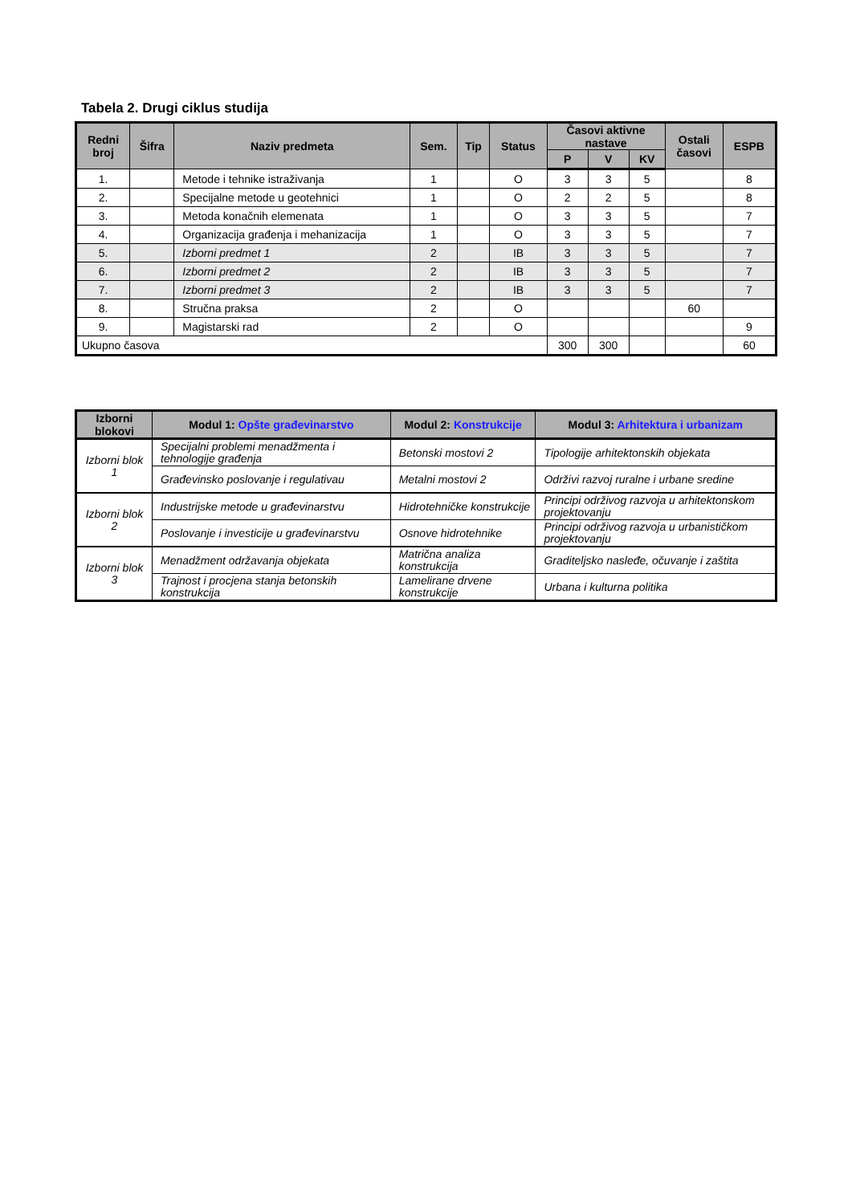Tabela 2. Drugi ciklus studija
| Redni broj | Šifra | Naziv predmeta | Sem. | Tip | Status | Časovi aktivne nastave | | | Ostali časovi | ESPB |
| --- | --- | --- | --- | --- | --- | --- | --- | --- | --- | --- |
| | | | | | | P | V | KV | | |
| 1. | | Metode i tehnike istraživanja | 1 | | O | 3 | 3 | 5 | | 8 |
| 2. | | Specijalne metode u geotehnici | 1 | | O | 2 | 2 | 5 | | 8 |
| 3. | | Metoda konačnih elemenata | 1 | | O | 3 | 3 | 5 | | 7 |
| 4. | | Organizacija građenja i mehanizacija | 1 | | O | 3 | 3 | 5 | | 7 |
| 5. | | Izborni predmet 1 | 2 | | IB | 3 | 3 | 5 | | 7 |
| 6. | | Izborni predmet 2 | 2 | | IB | 3 | 3 | 5 | | 7 |
| 7. | | Izborni predmet 3 | 2 | | IB | 3 | 3 | 5 | | 7 |
| 8. | | Stručna praksa | 2 | | O | | | | 60 | |
| 9. | | Magistarski rad | 2 | | O | | | | | 9 |
| Ukupno časova | | | | | | 300 | 300 | | | 60 |
| Izborni blokovi | Modul 1: Opšte građevinarstvo | Modul 2: Konstrukcije | Modul 3: Arhitektura i urbanizam |
| --- | --- | --- | --- |
| Izborni blok 1 | Specijalni problemi menadžmenta i tehnologije građenja | Betonski mostovi 2 | Tipologije arhitektonskih objekata |
| | Građevinsko poslovanje i regulativau | Metalni mostovi 2 | Održivi razvoj ruralne i urbane sredine |
| Izborni blok 2 | Industrijske metode u građevinarstvu | Hidrotehničke konstrukcije | Principi održivog razvoja u arhitektonskom projektovanju |
| | Poslovanje i investicije u građevinarstvu | Osnove hidrotehnike | Principi održivog razvoja u urbanističkom projektovanju |
| Izborni blok 3 | Menadžment održavanja objekata | Matrična analiza konstrukcija | Graditeljsko nasleđe, očuvanje i zaštita |
| | Trajnost i procjena stanja betonskih konstrukcija | Lamelirane drvene konstrukcije | Urbana i kulturna politika |